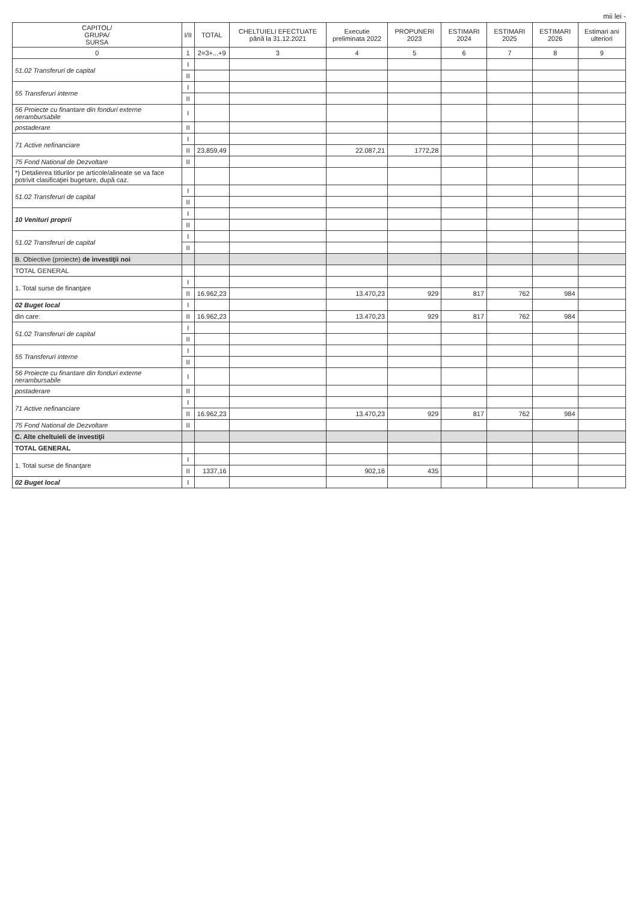mii lei -
| CAPITOL/ GRUPA/ SURSA | I/II | TOTAL | CHELTUIELI EFECTUATE până la 31.12.2021 | Executie preliminata 2022 | PROPUNERI 2023 | ESTIMARI 2024 | ESTIMARI 2025 | ESTIMARI 2026 | Estimari ani ulteriori |
| --- | --- | --- | --- | --- | --- | --- | --- | --- | --- |
| 0 | 1 | 2=3+...+9 | 3 | 4 | 5 | 6 | 7 | 8 | 9 |
| 51.02 Transferuri de capital | I | | | | | | | | |
| | II | | | | | | | | |
| 55 Transferuri interne | I | | | | | | | | |
| | II | | | | | | | | |
| 56 Proiecte cu finantare din fonduri externe nerambursabile | I | | | | | | | | |
| postaderare | II | | | | | | | | |
| 71 Active nefinanciare | I | | | | | | | | |
| | II | 23.859,49 | | 22.087,21 | 1772,28 | | | | |
| 75 Fond National de Dezvoltare | II | | | | | | | | |
| *) Detalierea titlurilor pe articole/alineate se va face potrivit clasificaţiei bugetare, după caz. | | | | | | | | | |
| 51.02 Transferuri de capital | I | | | | | | | | |
| | II | | | | | | | | |
| 10 Venituri proprii | I | | | | | | | | |
| | II | | | | | | | | |
| 51.02 Transferuri de capital | I | | | | | | | | |
| | II | | | | | | | | |
| B. Obiective (proiecte) de investiţii noi | | | | | | | | | |
| TOTAL GENERAL | | | | | | | | | |
| 1. Total surse de finanţare | I | | | | | | | | |
| | II | 16.962,23 | | 13.470,23 | 929 | 817 | 762 | 984 | |
| 02 Buget local | I | | | | | | | | |
| din care: | II | 16.962,23 | | 13.470,23 | 929 | 817 | 762 | 984 | |
| 51.02 Transferuri de capital | I | | | | | | | | |
| | II | | | | | | | | |
| 55 Transferuri interne | I | | | | | | | | |
| | II | | | | | | | | |
| 56 Proiecte cu finantare din fonduri externe nerambursabile | I | | | | | | | | |
| postaderare | II | | | | | | | | |
| 71 Active nefinanciare | I | | | | | | | | |
| | II | 16.962,23 | | 13.470,23 | 929 | 817 | 762 | 984 | |
| 75 Fond National de Dezvoltare | II | | | | | | | | |
| C. Alte cheltuieli de investiţii | | | | | | | | | |
| TOTAL GENERAL | | | | | | | | | |
| 1. Total surse de finanţare | I | | | | | | | | |
| | II | 1337,16 | | 902,16 | 435 | | | | |
| 02 Buget local | I | | | | | | | | |